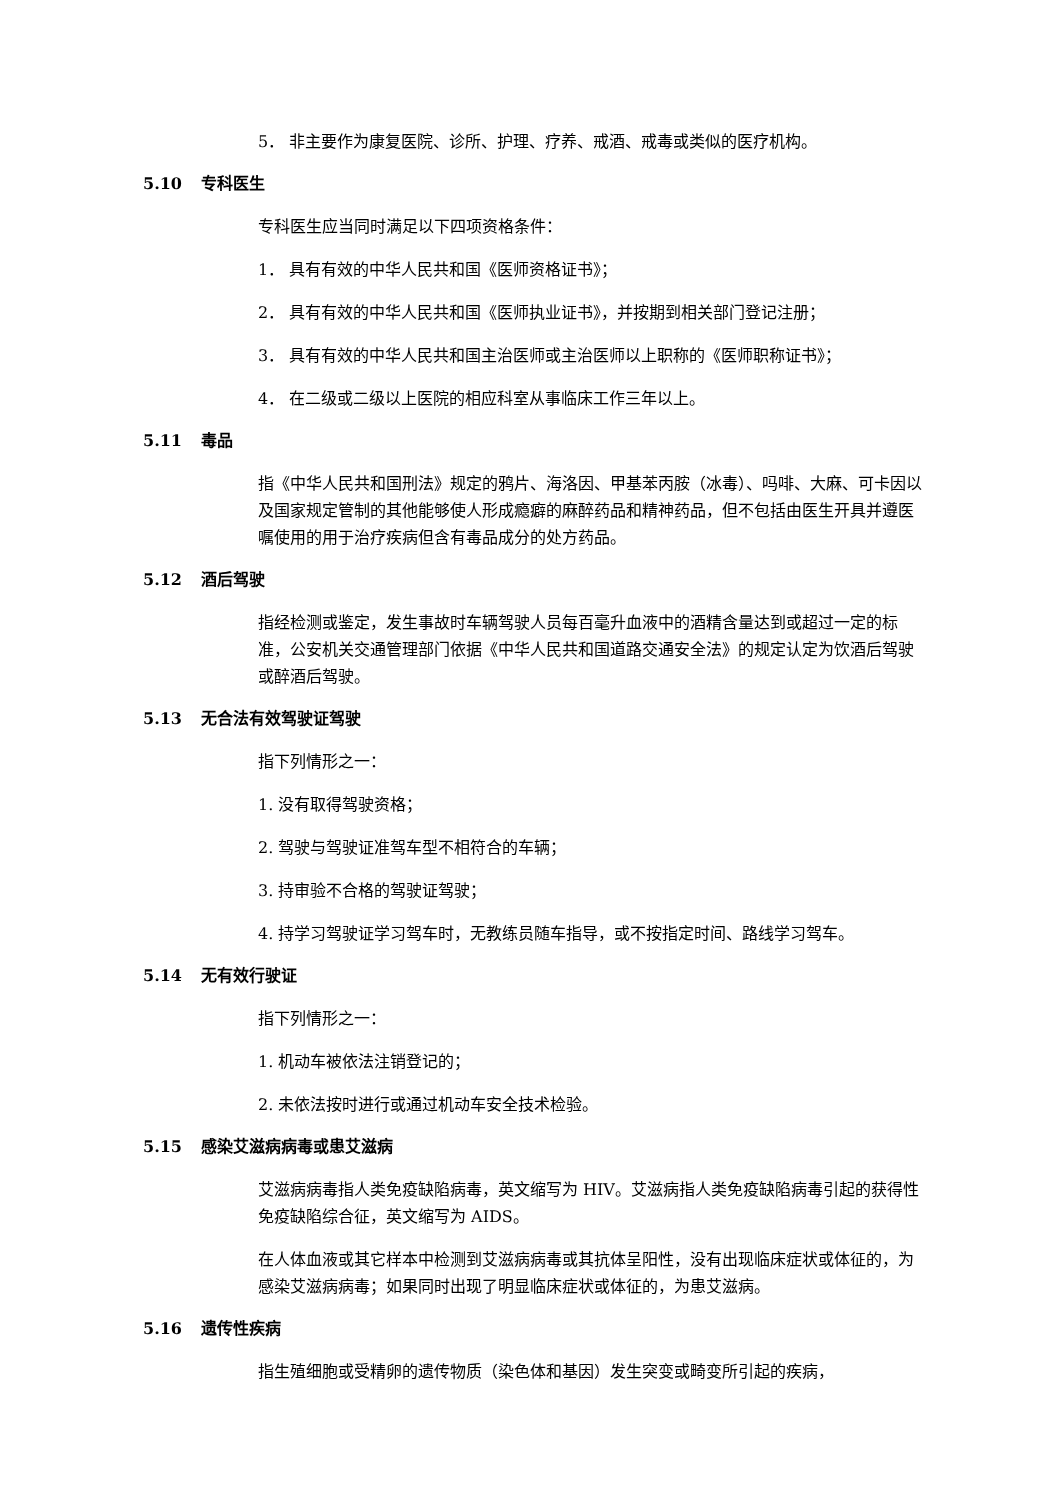5． 非主要作为康复医院、诊所、护理、疗养、戒酒、戒毒或类似的医疗机构。
5.10 专科医生
专科医生应当同时满足以下四项资格条件：
1． 具有有效的中华人民共和国《医师资格证书》；
2． 具有有效的中华人民共和国《医师执业证书》，并按期到相关部门登记注册；
3． 具有有效的中华人民共和国主治医师或主治医师以上职称的《医师职称证书》；
4． 在二级或二级以上医院的相应科室从事临床工作三年以上。
5.11 毒品
指《中华人民共和国刑法》规定的鸦片、海洛因、甲基苯丙胺（冰毒）、吗啡、大麻、可卡因以及国家规定管制的其他能够使人形成瘾癖的麻醉药品和精神药品，但不包括由医生开具并遵医嘱使用的用于治疗疾病但含有毒品成分的处方药品。
5.12 酒后驾驶
指经检测或鉴定，发生事故时车辆驾驶人员每百毫升血液中的酒精含量达到或超过一定的标准，公安机关交通管理部门依据《中华人民共和国道路交通安全法》的规定认定为饮酒后驾驶或醉酒后驾驶。
5.13 无合法有效驾驶证驾驶
指下列情形之一：
1. 没有取得驾驶资格；
2. 驾驶与驾驶证准驾车型不相符合的车辆；
3. 持审验不合格的驾驶证驾驶；
4. 持学习驾驶证学习驾车时，无教练员随车指导，或不按指定时间、路线学习驾车。
5.14 无有效行驶证
指下列情形之一：
1. 机动车被依法注销登记的；
2. 未依法按时进行或通过机动车安全技术检验。
5.15 感染艾滋病病毒或患艾滋病
艾滋病病毒指人类免疫缺陷病毒，英文缩写为 HIV。艾滋病指人类免疫缺陷病毒引起的获得性免疫缺陷综合征，英文缩写为 AIDS。
在人体血液或其它样本中检测到艾滋病病毒或其抗体呈阳性，没有出现临床症状或体征的，为感染艾滋病病毒；如果同时出现了明显临床症状或体征的，为患艾滋病。
5.16 遗传性疾病
指生殖细胞或受精卵的遗传物质（染色体和基因）发生突变或畸变所引起的疾病，